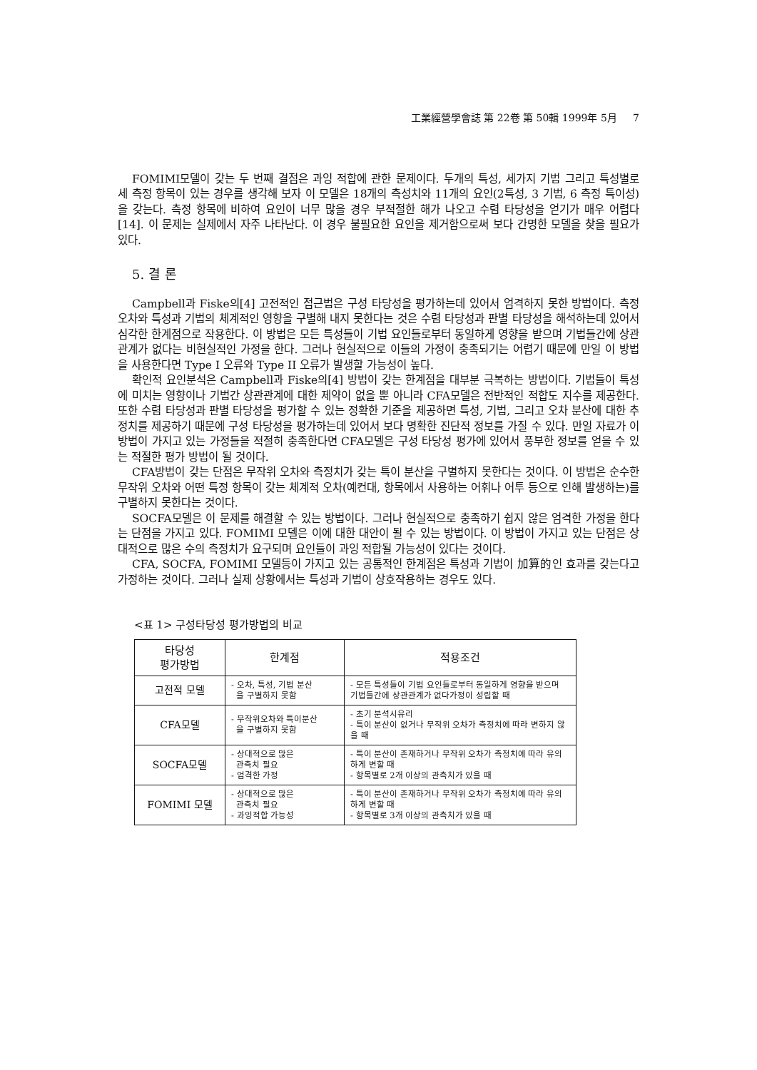工業經營學會誌 第 22卷 第 50輯 1999年 5月 7
FOMIMI모델이 갖는 두 번째 결점은 과잉 적합에 관한 문제이다. 두개의 특성, 세가지 기법 그리고 특성별로 세 측정 항목이 있는 경우를 생각해 보자 이 모델은 18개의 측성치와 11개의 요인(2특성, 3 기법, 6 측정 특이성)을 갖는다. 측정 항목에 비하여 요인이 너무 많을 경우 부적절한 해가 나오고 수렴 타당성을 얻기가 매우 어렵다[14]. 이 문제는 실제에서 자주 나타난다. 이 경우 불필요한 요인을 제거함으로써 보다 간명한 모델을 찾을 필요가 있다.
5. 결 론
Campbell과 Fiske의[4] 고전적인 접근법은 구성 타당성을 평가하는데 있어서 엄격하지 못한 방법이다. 측정 오차와 특성과 기법의 체계적인 영향을 구별해 내지 못한다는 것은 수렴 타당성과 판별 타당성을 해석하는데 있어서 심각한 한계점으로 작용한다. 이 방법은 모든 특성들이 기법 요인들로부터 동일하게 영향을 받으며 기법들간에 상관관계가 없다는 비현실적인 가정을 한다. 그러나 현실적으로 이들의 가정이 충족되기는 어렵기 때문에 만일 이 방법을 사용한다면 Type I 오류와 Type II 오류가 발생할 가능성이 높다.
확인적 요인분석은 Campbell과 Fiske의[4] 방법이 갖는 한계점을 대부분 극복하는 방법이다. 기법들이 특성에 미치는 영향이나 기법간 상관관계에 대한 제약이 없을 뿐 아니라 CFA모델은 전반적인 적합도 지수를 제공한다. 또한 수렴 타당성과 판별 타당성을 평가할 수 있는 정확한 기준을 제공하면 특성, 기법, 그리고 오차 분산에 대한 추정치를 제공하기 때문에 구성 타당성을 평가하는데 있어서 보다 명확한 진단적 정보를 가질 수 있다. 만일 자료가 이 방법이 가지고 있는 가정들을 적절히 충족한다면 CFA모델은 구성 타당성 평가에 있어서 풍부한 정보를 얻을 수 있는 적절한 평가 방법이 될 것이다.
CFA방법이 갖는 단점은 무작위 오차와 측정치가 갖는 특이 분산을 구별하지 못한다는 것이다. 이 방법은 순수한 무작위 오차와 어떤 특정 항목이 갖는 체계적 오차(예컨대, 항목에서 사용하는 어휘나 어투 등으로 인해 발생하는)를 구별하지 못한다는 것이다.
SOCFA모델은 이 문제를 해결할 수 있는 방법이다. 그러나 현실적으로 충족하기 쉽지 않은 엄격한 가정을 한다는 단점을 가지고 있다. FOMIMI 모델은 이에 대한 대안이 될 수 있는 방법이다. 이 방법이 가지고 있는 단점은 상대적으로 많은 수의 측정치가 요구되며 요인들이 과잉 적합될 가능성이 있다는 것이다.
CFA, SOCFA, FOMIMI 모델등이 가지고 있는 공통적인 한계점은 특성과 기법이 加算的인 효과를 갖는다고 가정하는 것이다. 그러나 실제 상황에서는 특성과 기법이 상호작용하는 경우도 있다.
<표 1> 구성타당성 평가방법의 비교
| 타당성 평가방법 | 한계점 | 적용조건 |
| --- | --- | --- |
| 고전적 모델 | - 오차, 특성, 기법 분산 을 구별하지 못함 | - 모든 특성들이 기법 요인들로부터 동일하게 영향을 받으며 기법들간에 상관관계가 없다가정이 성립할 때 |
| CFA모델 | - 무작위오차와 특이분산 을 구별하지 못함 | - 초기 분석시유리 - 특이 분산이 없거나 무작위 오차가 측정치에 따라 변하지 않을 때 |
| SOCFA모델 | - 상대적으로 많은 관측치 필요 - 엄격한 가정 | - 특이 분산이 존재하거나 무작위 오차가 측정치에 따라 유의하게 변할 때 - 항목별로 2개 이상의 관측치가 있을 때 |
| FOMIMI 모델 | - 상대적으로 많은 관측치 필요 - 과잉적합 가능성 | - 특이 분산이 존재하거나 무작위 오차가 측정치에 따라 유의하게 변할 때 - 항목별로 3개 이상의 관측치가 있을 때 |